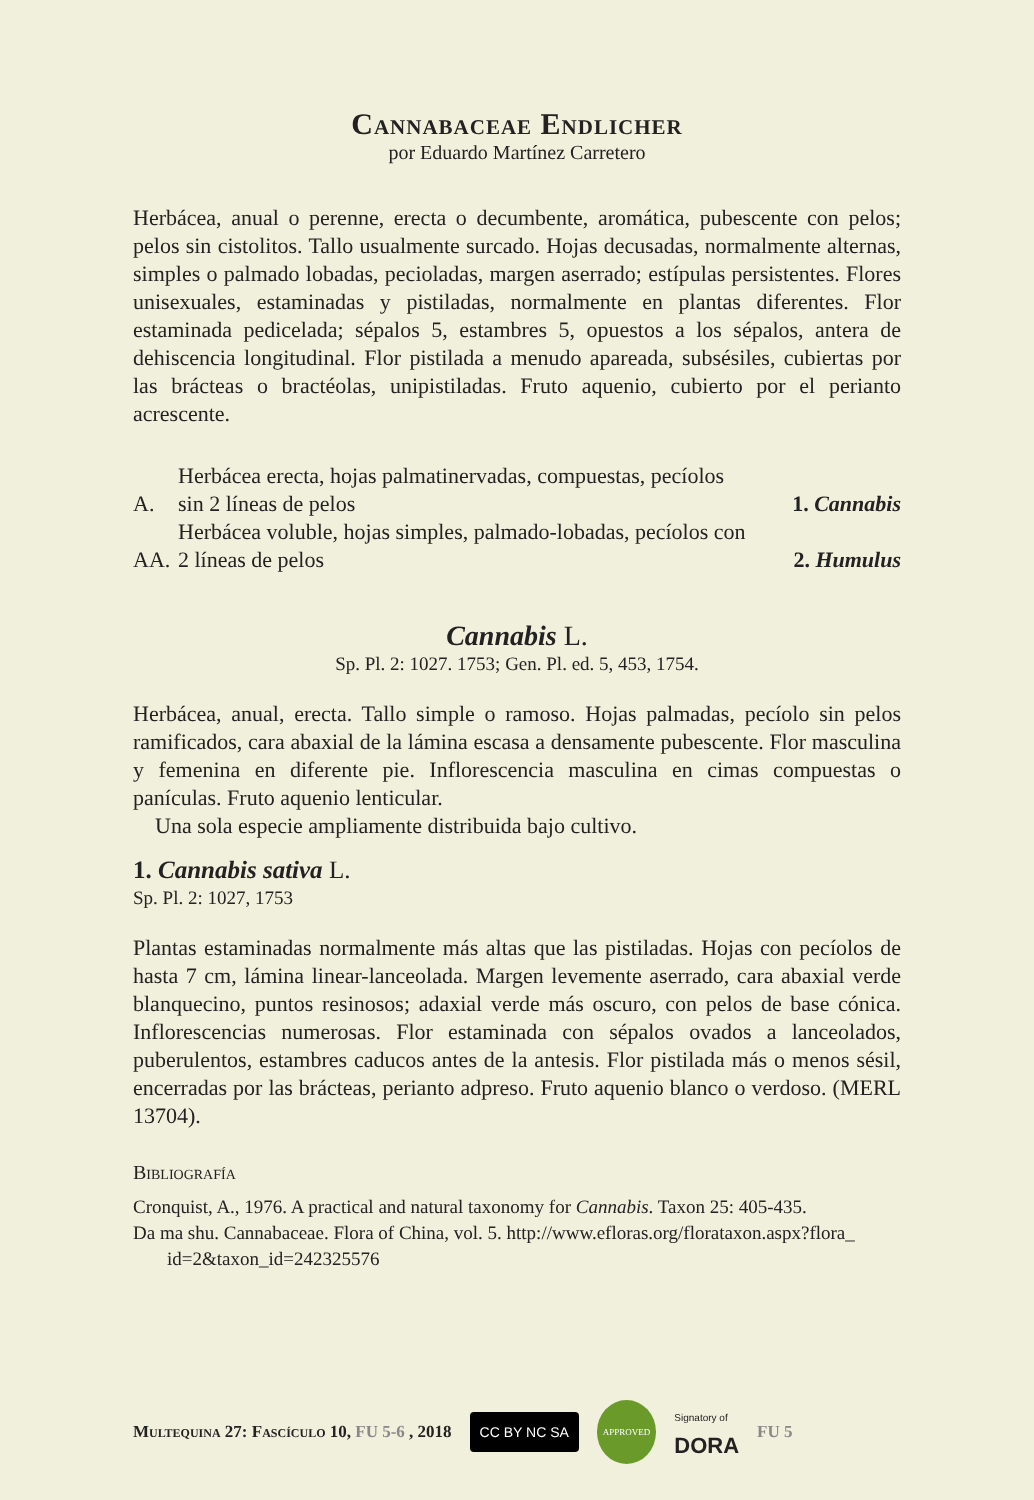Cannabaceae Endlicher
por Eduardo Martínez Carretero
Herbácea, anual o perenne, erecta o decumbente, aromática, pubescente con pelos; pelos sin cistolitos. Tallo usualmente surcado. Hojas decusadas, normalmente alternas, simples o palmado lobadas, pecioladas, margen aserrado; estípulas persistentes. Flores unisexuales, estaminadas y pistiladas, normalmente en plantas diferentes. Flor estaminada pedicelada; sépalos 5, estambres 5, opuestos a los sépalos, antera de dehiscencia longitudinal. Flor pistilada a menudo apareada, subsésiles, cubiertas por las brácteas o bractéolas, unipistiladas. Fruto aquenio, cubierto por el perianto acrescente.
| A. | Herbácea erecta, hojas palmatinervadas, compuestas, pecíolos sin 2 líneas de pelos | 1. Cannabis |
| AA. | Herbácea voluble, hojas simples, palmado-lobadas, pecíolos con 2 líneas de pelos | 2. Humulus |
Cannabis L.
Sp. Pl. 2: 1027. 1753; Gen. Pl. ed. 5, 453, 1754.
Herbácea, anual, erecta. Tallo simple o ramoso. Hojas palmadas, pecíolo sin pelos ramificados, cara abaxial de la lámina escasa a densamente pubescente. Flor masculina y femenina en diferente pie. Inflorescencia masculina en cimas compuestas o panículas. Fruto aquenio lenticular.
Una sola especie ampliamente distribuida bajo cultivo.
1. Cannabis sativa L.
Sp. Pl. 2: 1027, 1753
Plantas estaminadas normalmente más altas que las pistiladas. Hojas con pecíolos de hasta 7 cm, lámina linear-lanceolada. Margen levemente aserrado, cara abaxial verde blanquecino, puntos resinosos; adaxial verde más oscuro, con pelos de base cónica. Inflorescencias numerosas. Flor estaminada con sépalos ovados a lanceolados, puberulentos, estambres caducos antes de la antesis. Flor pistilada más o menos sésil, encerradas por las brácteas, perianto adpreso. Fruto aquenio blanco o verdoso. (MERL 13704).
Bibliografía
Cronquist, A., 1976. A practical and natural taxonomy for Cannabis. Taxon 25: 405-435.
Da ma shu. Cannabaceae. Flora of China, vol. 5. http://www.efloras.org/florataxon.aspx?flora_ id=2&taxon_id=242325576
Multequina 27: Fascículo 10, FU 5-6 , 2018 CC BY NC SA APPROVED Signatory of
DORA FU 5